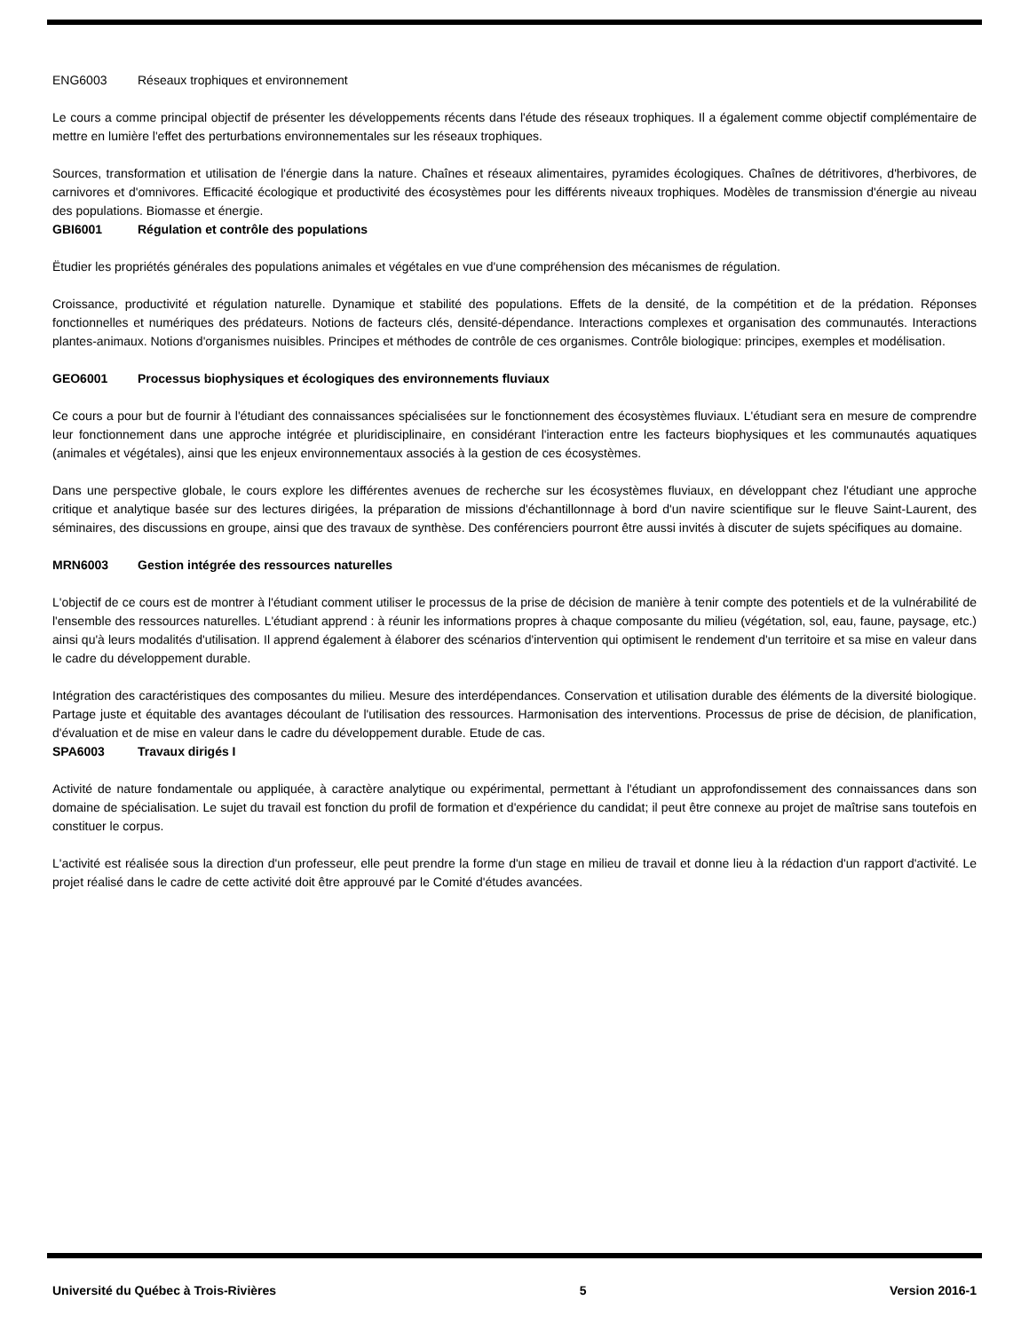ENG6003 Réseaux trophiques et environnement
Le cours a comme principal objectif de présenter les développements récents dans l'étude des réseaux trophiques. Il a également comme objectif complémentaire de mettre en lumière l'effet des perturbations environnementales sur les réseaux trophiques.
Sources, transformation et utilisation de l'énergie dans la nature. Chaînes et réseaux alimentaires, pyramides écologiques. Chaînes de détritivores, d'herbivores, de carnivores et d'omnivores. Efficacité écologique et productivité des écosystèmes pour les différents niveaux trophiques. Modèles de transmission d'énergie au niveau des populations. Biomasse et énergie.
GBI6001 Régulation et contrôle des populations
Ëtudier les propriétés générales des populations animales et végétales en vue d'une compréhension des mécanismes de régulation.
Croissance, productivité et régulation naturelle. Dynamique et stabilité des populations. Effets de la densité, de la compétition et de la prédation. Réponses fonctionnelles et numériques des prédateurs. Notions de facteurs clés, densité-dépendance. Interactions complexes et organisation des communautés. Interactions plantes-animaux. Notions d'organismes nuisibles. Principes et méthodes de contrôle de ces organismes. Contrôle biologique: principes, exemples et modélisation.
GEO6001 Processus biophysiques et écologiques des environnements fluviaux
Ce cours a pour but de fournir à l'étudiant des connaissances spécialisées sur le fonctionnement des écosystèmes fluviaux. L'étudiant sera en mesure de comprendre leur fonctionnement dans une approche intégrée et pluridisciplinaire, en considérant l'interaction entre les facteurs biophysiques et les communautés aquatiques (animales et végétales), ainsi que les enjeux environnementaux associés à la gestion de ces écosystèmes.
Dans une perspective globale, le cours explore les différentes avenues de recherche sur les écosystèmes fluviaux, en développant chez l'étudiant une approche critique et analytique basée sur des lectures dirigées, la préparation de missions d'échantillonnage à bord d'un navire scientifique sur le fleuve Saint-Laurent, des séminaires, des discussions en groupe, ainsi que des travaux de synthèse. Des conférenciers pourront être aussi invités à discuter de sujets spécifiques au domaine.
MRN6003 Gestion intégrée des ressources naturelles
L'objectif de ce cours est de montrer à l'étudiant comment utiliser le processus de la prise de décision de manière à tenir compte des potentiels et de la vulnérabilité de l'ensemble des ressources naturelles. L'étudiant apprend : à réunir les informations propres à chaque composante du milieu (végétation, sol, eau, faune, paysage, etc.) ainsi qu'à leurs modalités d'utilisation. Il apprend également à élaborer des scénarios d'intervention qui optimisent le rendement d'un territoire et sa mise en valeur dans le cadre du développement durable.
Intégration des caractéristiques des composantes du milieu. Mesure des interdépendances. Conservation et utilisation durable des éléments de la diversité biologique. Partage juste et équitable des avantages découlant de l'utilisation des ressources. Harmonisation des interventions. Processus de prise de décision, de planification, d'évaluation et de mise en valeur dans le cadre du développement durable. Etude de cas.
SPA6003 Travaux dirigés I
Activité de nature fondamentale ou appliquée, à caractère analytique ou expérimental, permettant à l'étudiant un approfondissement des connaissances dans son domaine de spécialisation. Le sujet du travail est fonction du profil de formation et d'expérience du candidat; il peut être connexe au projet de maîtrise sans toutefois en constituer le corpus.
L'activité est réalisée sous la direction d'un professeur, elle peut prendre la forme d'un stage en milieu de travail et donne lieu à la rédaction d'un rapport d'activité. Le projet réalisé dans le cadre de cette activité doit être approuvé par le Comité d'études avancées.
Université du Québec à Trois-Rivières 5 Version 2016-1